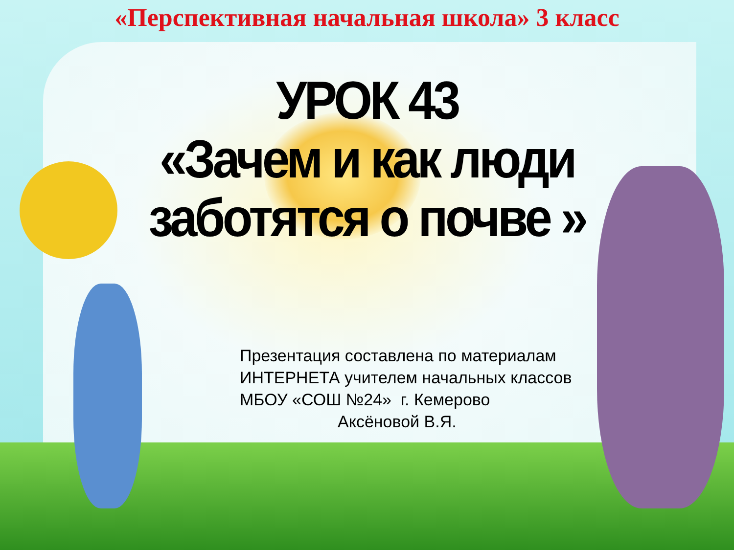«Перспективная начальная школа» 3 класс
УРОК 43
«Зачем и как люди
заботятся о почве »
Презентация составлена по материалам
ИНТЕРНЕТА учителем начальных классов
МБОУ «СОШ №24» г. Кемерово
Аксёновой В.Я.